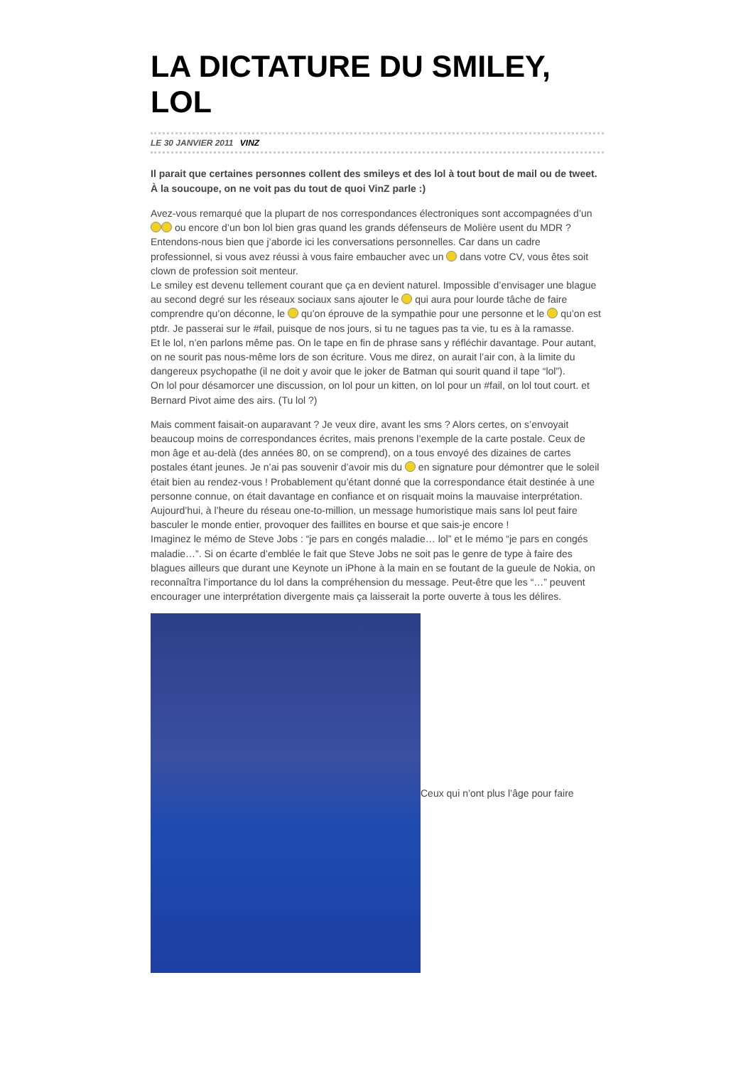LA DICTATURE DU SMILEY, LOL
LE 30 JANVIER 2011 VINZ
Il parait que certaines personnes collent des smileys et des lol à tout bout de mail ou de tweet. À la soucoupe, on ne voit pas du tout de quoi VinZ parle :)
Avez-vous remarqué que la plupart de nos correspondances électroniques sont accompagnées d’un ou encore d’un bon lol bien gras quand les grands défenseurs de Molière usent du MDR ? Entendons-nous bien que j’aborde ici les conversations personnelles. Car dans un cadre professionnel, si vous avez réussi à vous faire embaucher avec un dans votre CV, vous êtes soit clown de profession soit menteur.
Le smiley est devenu tellement courant que ça en devient naturel. Impossible d’envisager une blague au second degré sur les réseaux sociaux sans ajouter le qui aura pour lourde tâche de faire comprendre qu’on déconne, le qu’on éprouve de la sympathie pour une personne et le qu’on est ptdr. Je passerai sur le #fail, puisque de nos jours, si tu ne tagues pas ta vie, tu es à la ramasse.
Et le lol, n’en parlons même pas. On le tape en fin de phrase sans y réfléchir davantage. Pour autant, on ne sourit pas nous-même lors de son écriture. Vous me direz, on aurait l’air con, à la limite du dangereux psychopathe (il ne doit y avoir que le joker de Batman qui sourit quand il tape “lol”).
On lol pour désamorcer une discussion, on lol pour un kitten, on lol pour un #fail, on lol tout court. et Bernard Pivot aime des airs. (Tu lol ?)
Mais comment faisait-on auparavant ? Je veux dire, avant les sms ? Alors certes, on s’envoyait beaucoup moins de correspondances écrites, mais prenons l’exemple de la carte postale. Ceux de mon âge et au-delà (des années 80, on se comprend), on a tous envoyé des dizaines de cartes postales étant jeunes. Je n’ai pas souvenir d’avoir mis du en signature pour démontrer que le soleil était bien au rendez-vous ! Probablement qu’étant donné que la correspondance était destinée à une personne connue, on était davantage en confiance et on risquait moins la mauvaise interprétation. Aujourd’hui, à l’heure du réseau one-to-million, un message humoristique mais sans lol peut faire basculer le monde entier, provoquer des faillites en bourse et que sais-je encore !
Imaginez le mémo de Steve Jobs : “je pars en congés maladie… lol” et le mémo “je pars en congés maladie…”. Si on écarte d’emblée le fait que Steve Jobs ne soit pas le genre de type à faire des blagues ailleurs que durant une Keynote un iPhone à la main en se foutant de la gueule de Nokia, on reconnaîtra l’importance du lol dans la compréhension du message. Peut-être que les “…” peuvent encourager une interprétation divergente mais ça laisserait la porte ouverte à tous les délires.
Ceux qui n’ont plus l’âge pour faire